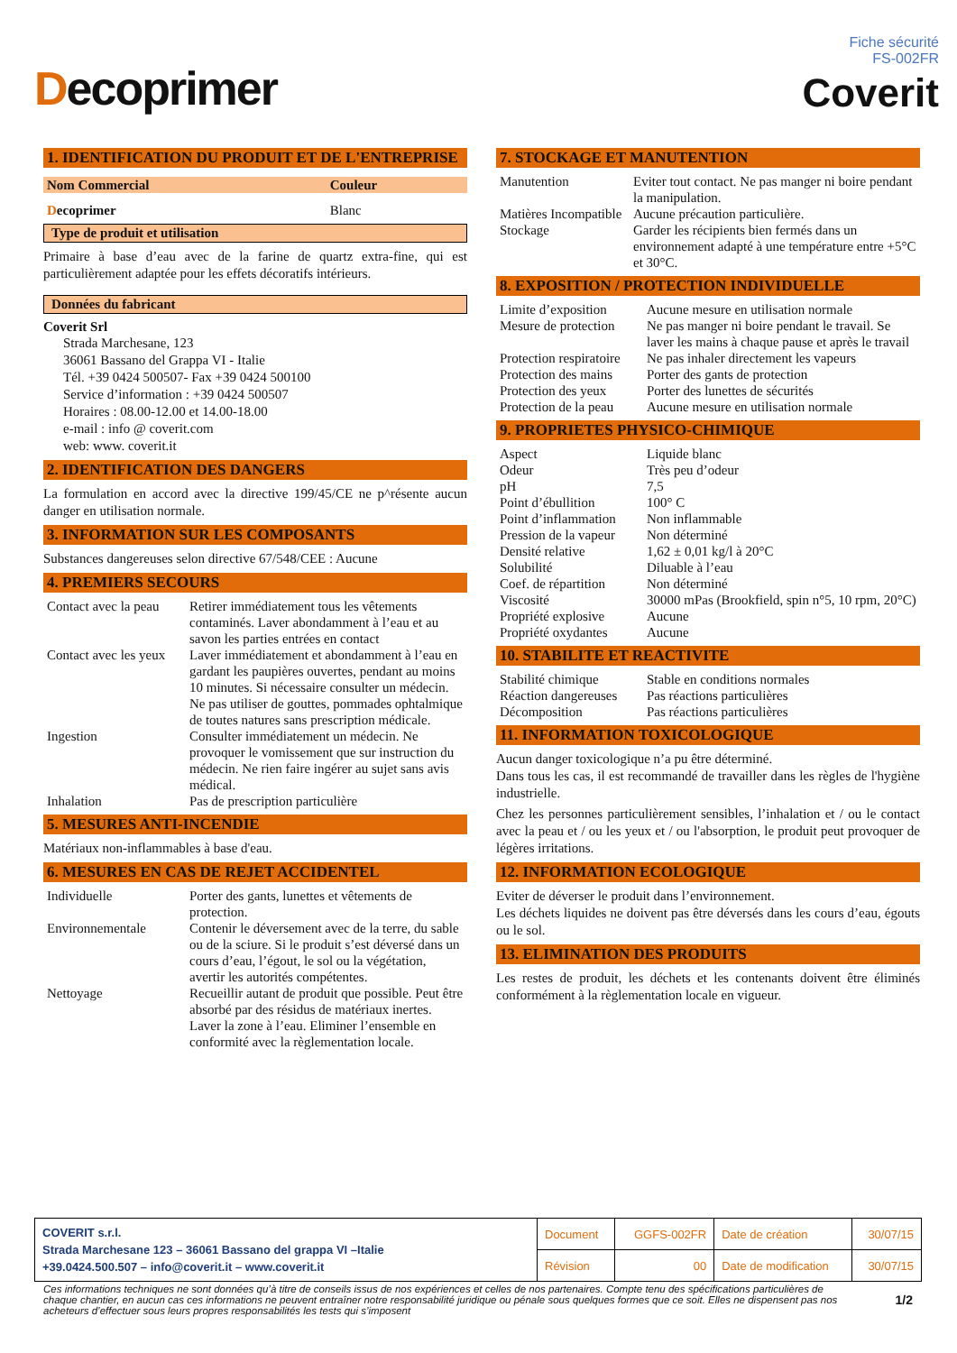Decoprimer
Fiche sécurité
FS-002FR
Coverit
1. IDENTIFICATION DU PRODUIT ET DE L'ENTREPRISE
| Nom Commercial | Couleur |
| D ecoprimer | Blanc |
Type de produit et utilisation
Primaire à base d’eau avec de la farine de quartz extra-fine, qui est particulièrement adaptée pour les effets décoratifs intérieurs.
Données du fabricant
Coverit Srl
Strada Marchesane, 123
36061 Bassano del Grappa VI - Italie
Tél. +39 0424 500507- Fax +39 0424 500100
Service d’information : +39 0424 500507
Horaires : 08.00-12.00 et 14.00-18.00
e-mail : info @ coverit.com
web: www. coverit.it
2. IDENTIFICATION DES DANGERS
La formulation en accord avec la directive 199/45/CE ne p^résente aucun danger en utilisation normale.
3. INFORMATION SUR LES COMPOSANTS
Substances dangereuses selon directive 67/548/CEE : Aucune
4. PREMIERS SECOURS
| Contact avec la peau | Retirer immédiatement tous les vêtements contaminés. Laver abondamment à l’eau et au savon les parties entrées en contact |
| Contact avec les yeux | Laver immédiatement et abondamment à l’eau en gardant les paupières ouvertes, pendant au moins 10 minutes. Si nécessaire consulter un médecin. Ne pas utiliser de gouttes, pommades ophtalmique de toutes natures sans prescription médicale. |
| Ingestion | Consulter immédiatement un médecin. Ne provoquer le vomissement que sur instruction du médecin. Ne rien faire ingérer au sujet sans avis médical. |
| Inhalation | Pas de prescription particulière |
5. MESURES ANTI-INCENDIE
Matériaux non-inflammables à base d'eau.
6. MESURES EN CAS DE REJET ACCIDENTEL
| Individuelle | Porter des gants, lunettes et vêtements de protection. |
| Environnementale | Contenir le déversement avec de la terre, du sable ou de la sciure. Si le produit s’est déversé dans un cours d’eau, l’égout, le sol ou la végétation, avertir les autorités compétentes. |
| Nettoyage | Recueillir autant de produit que possible. Peut être absorbé par des résidus de matériaux inertes. Laver la zone à l’eau. Eliminer l’ensemble en conformité avec la règlementation locale. |
7. STOCKAGE ET MANUTENTION
| Manutention | Eviter tout contact. Ne pas manger ni boire pendant la manipulation. |
| Matières Incompatible | Aucune précaution particulière. |
| Stockage | Garder les récipients bien fermés dans un environnement adapté à une température entre +5°C et 30°C. |
8. EXPOSITION / PROTECTION INDIVIDUELLE
| Limite d’exposition | Aucune mesure en utilisation normale |
| Mesure de protection | Ne pas manger ni boire pendant le travail. Se laver les mains à chaque pause et après le travail |
| Protection respiratoire | Ne pas inhaler directement les vapeurs |
| Protection des mains | Porter des gants de protection |
| Protection des yeux | Porter des lunettes de sécurités |
| Protection de la peau | Aucune mesure en utilisation normale |
9. PROPRIETES PHYSICO-CHIMIQUE
| Aspect | Liquide blanc |
| Odeur | Très peu d’odeur |
| pH | 7,5 |
| Point d’ébullition | 100° C |
| Point d’inflammation | Non inflammable |
| Pression de la vapeur | Non déterminé |
| Densité relative | 1,62 ± 0,01 kg/l à 20°C |
| Solubilité | Diluable à l’eau |
| Coef. de répartition | Non déterminé |
| Viscosité | 30000 mPas (Brookfield, spin n°5, 10 rpm, 20°C) |
| Propriété explosive | Aucune |
| Propriété oxydantes | Aucune |
10. STABILITE ET REACTIVITE
| Stabilité chimique | Stable en conditions normales |
| Réaction dangereuses | Pas réactions particulières |
| Décomposition | Pas réactions particulières |
11. INFORMATION TOXICOLOGIQUE
Aucun danger toxicologique n’a pu être déterminé.
Dans tous les cas, il est recommandé de travailler dans les règles de l'hygiène industrielle.
Chez les personnes particulièrement sensibles, l’inhalation et / ou le contact avec la peau et / ou les yeux et / ou l'absorption, le produit peut provoquer de légères irritations.
12. INFORMATION ECOLOGIQUE
Eviter de déverser le produit dans l’environnement.
Les déchets liquides ne doivent pas être déversés dans les cours d’eau, égouts ou le sol.
13. ELIMINATION DES PRODUITS
Les restes de produit, les déchets et les contenants doivent être éliminés conformément à la règlementation locale en vigueur.
| COVERIT s.r.l. Strada Marchesane 123 – 36061 Bassano del grappa VI –Italie +39.0424.500.507 – info@coverit.it – www.coverit.it | Document | GGFS-002FR | Date de création | 30/07/15 |
| | Révision | 00 | Date de modification | 30/07/15 |
Ces informations techniques ne sont données qu’à titre de conseils issus de nos expériences et celles de nos partenaires. Compte tenu des spécifications particulières de chaque chantier, en aucun cas ces informations ne peuvent entraîner notre responsabilité juridique ou pénale sous quelques formes que ce soit. Elles ne dispensent pas nos acheteurs d’effectuer sous leurs propres responsabilités les tests qui s’imposent
1/2